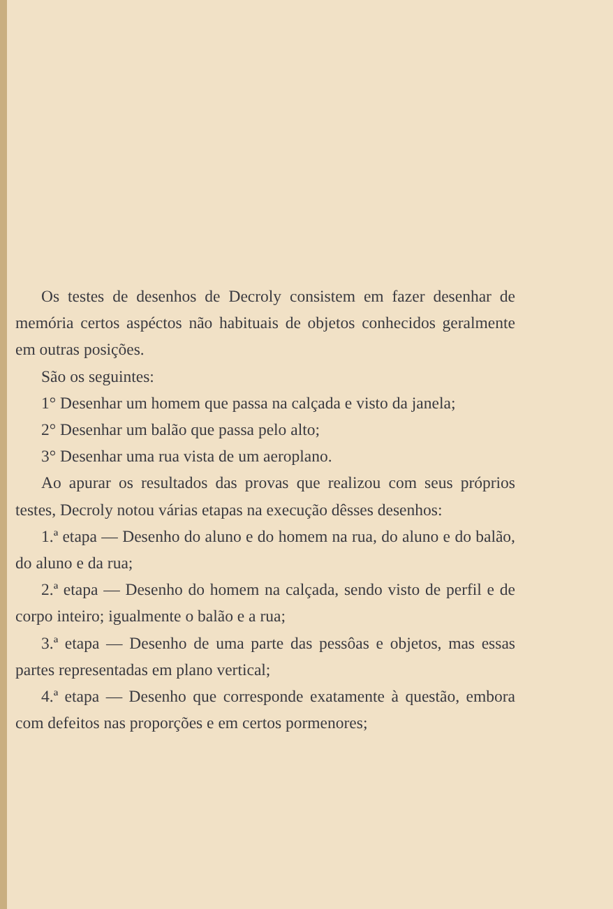Os testes de desenhos de Decroly consistem em fazer desenhar de memória certos aspéctos não habituais de objetos conhecidos geralmente em outras posições.
São os seguintes:
1° Desenhar um homem que passa na calçada e visto da janela;
2° Desenhar um balão que passa pelo alto;
3° Desenhar uma rua vista de um aeroplano.
Ao apurar os resultados das provas que realizou com seus próprios testes, Decroly notou várias etapas na execução dêsses desenhos:
1.ª etapa — Desenho do aluno e do homem na rua, do aluno e do balão, do aluno e da rua;
2.ª etapa — Desenho do homem na calçada, sendo visto de perfil e de corpo inteiro; igualmente o balão e a rua;
3.ª etapa — Desenho de uma parte das pessôas e objetos, mas essas partes representadas em plano vertical;
4.ª etapa — Desenho que corresponde exatamente à questão, embora com defeitos nas proporções e em certos pormenores;